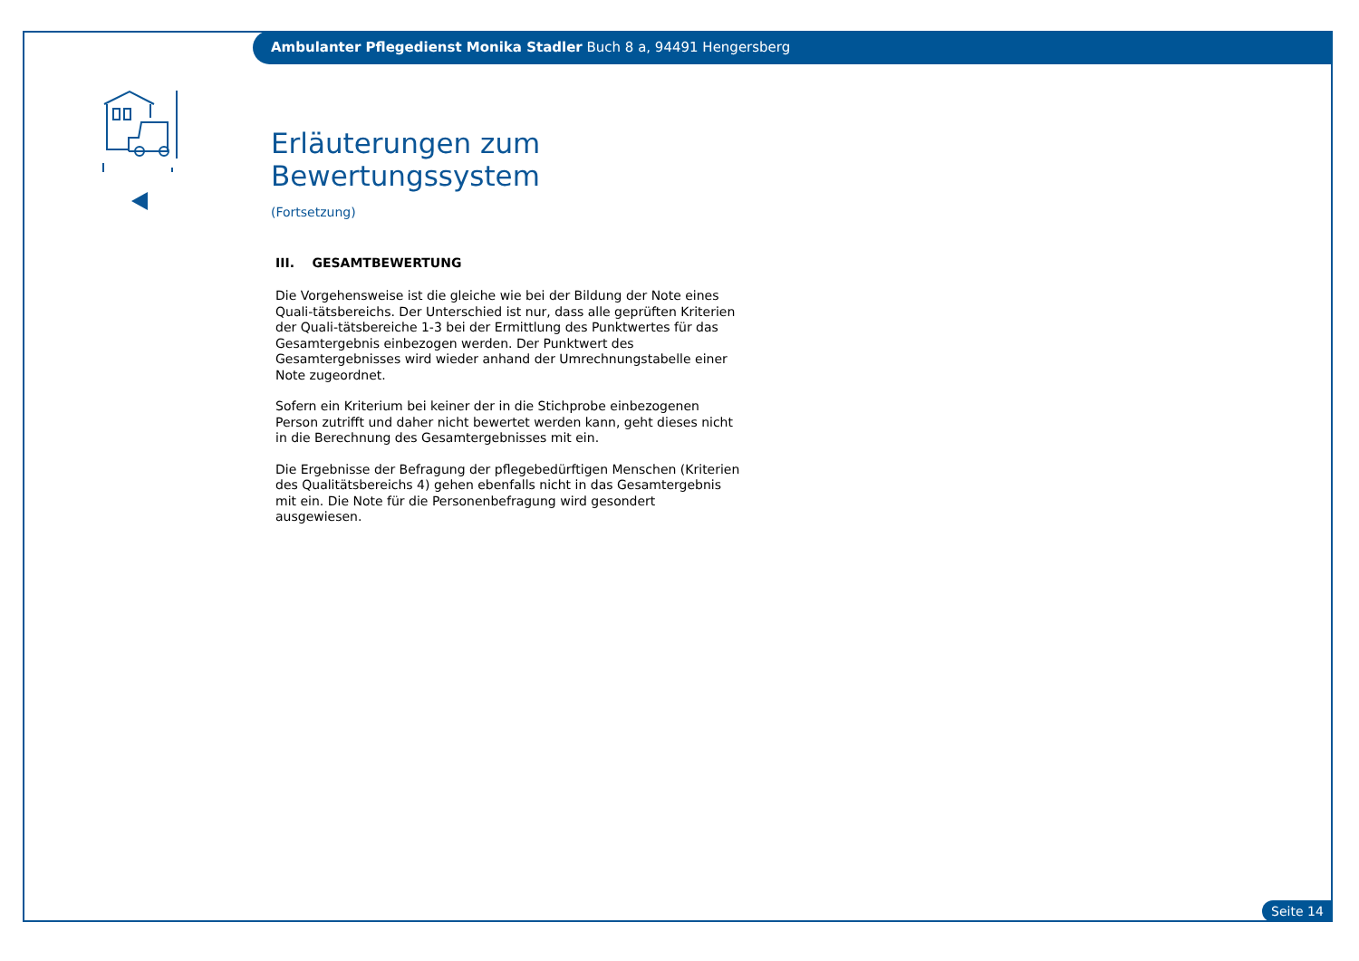Ambulanter Pflegedienst Monika Stadler Buch 8 a, 94491 Hengersberg
Erläuterungen zum Bewertungssystem
(Fortsetzung)
III. GESAMTBEWERTUNG
Die Vorgehensweise ist die gleiche wie bei der Bildung der Note eines Quali-tätsbereichs. Der Unterschied ist nur, dass alle geprüften Kriterien der Quali-tätsbereiche 1-3 bei der Ermittlung des Punktwertes für das Gesamtergebnis einbezogen werden. Der Punktwert des Gesamtergebnisses wird wieder anhand der Umrechnungstabelle einer Note zugeordnet.
Sofern ein Kriterium bei keiner der in die Stichprobe einbezogenen Person zutrifft und daher nicht bewertet werden kann, geht dieses nicht in die Berechnung des Gesamtergebnisses mit ein.
Die Ergebnisse der Befragung der pflegebedürftigen Menschen (Kriterien des Qualitätsbereichs 4) gehen ebenfalls nicht in das Gesamtergebnis mit ein. Die Note für die Personenbefragung wird gesondert ausgewiesen.
Seite 14